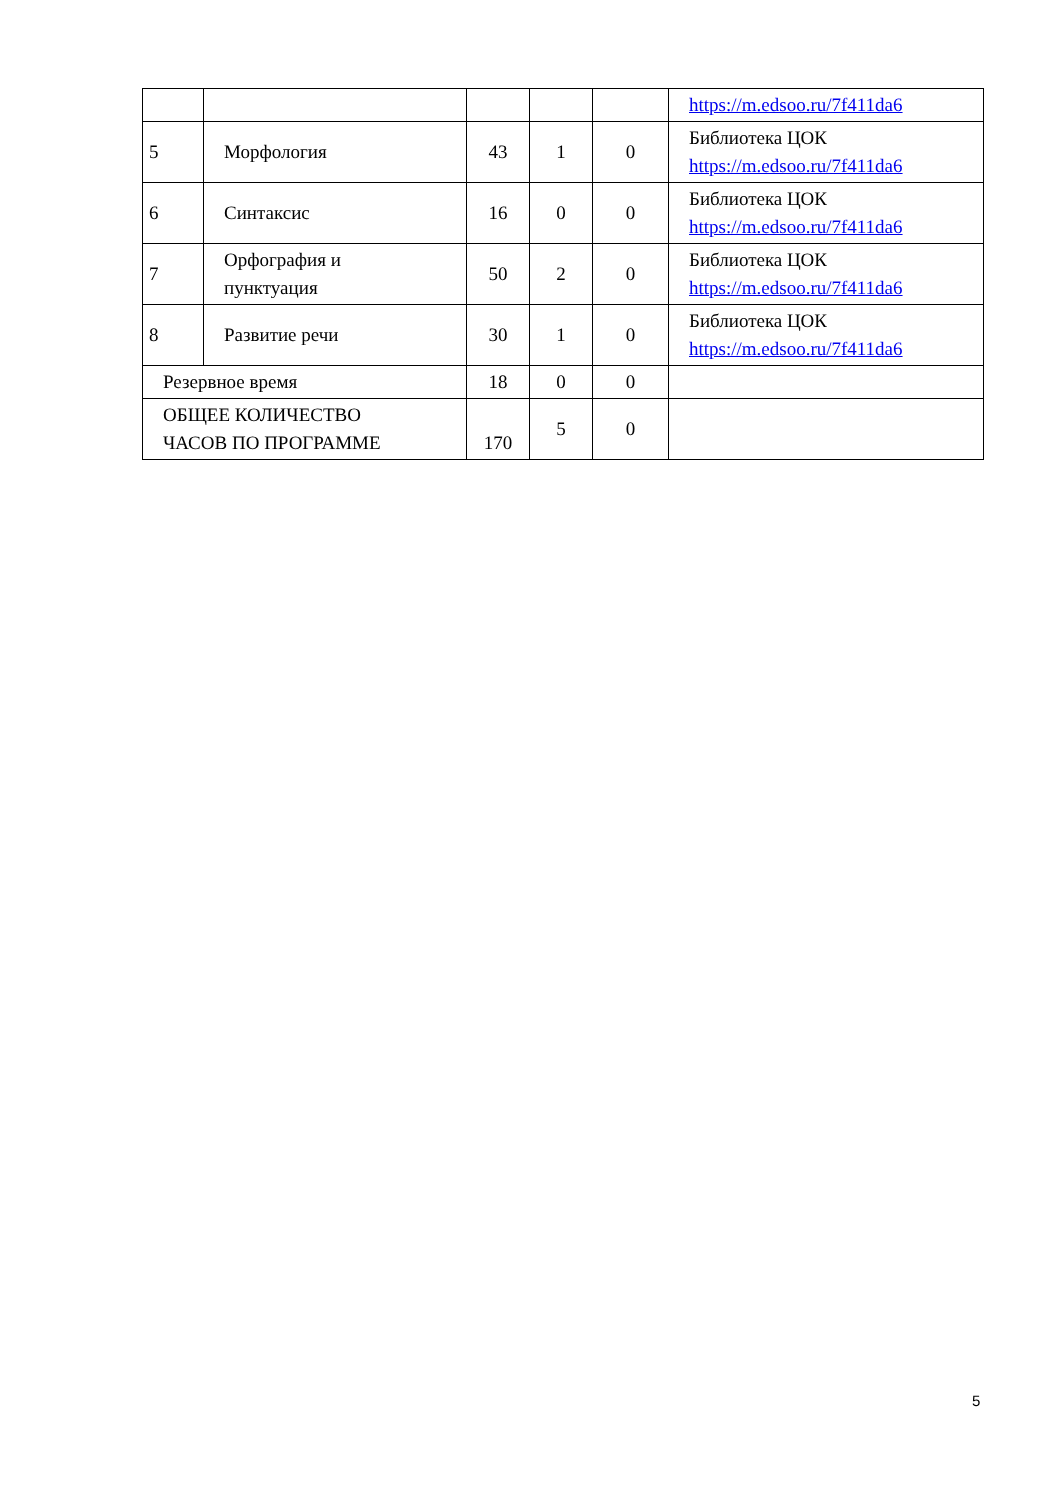| | | | | | https://m.edsoo.ru/7f411da6 |
| 5 | Морфология | 43 | 1 | 0 | Библиотека ЦОК https://m.edsoo.ru/7f411da6 |
| 6 | Синтаксис | 16 | 0 | 0 | Библиотека ЦОК https://m.edsoo.ru/7f411da6 |
| 7 | Орфография и пунктуация | 50 | 2 | 0 | Библиотека ЦОК https://m.edsoo.ru/7f411da6 |
| 8 | Развитие речи | 30 | 1 | 0 | Библиотека ЦОК https://m.edsoo.ru/7f411da6 |
| Резервное время | | 18 | 0 | 0 | |
| ОБЩЕЕ КОЛИЧЕСТВО ЧАСОВ ПО ПРОГРАММЕ | | 170 | 5 | 0 | |
5